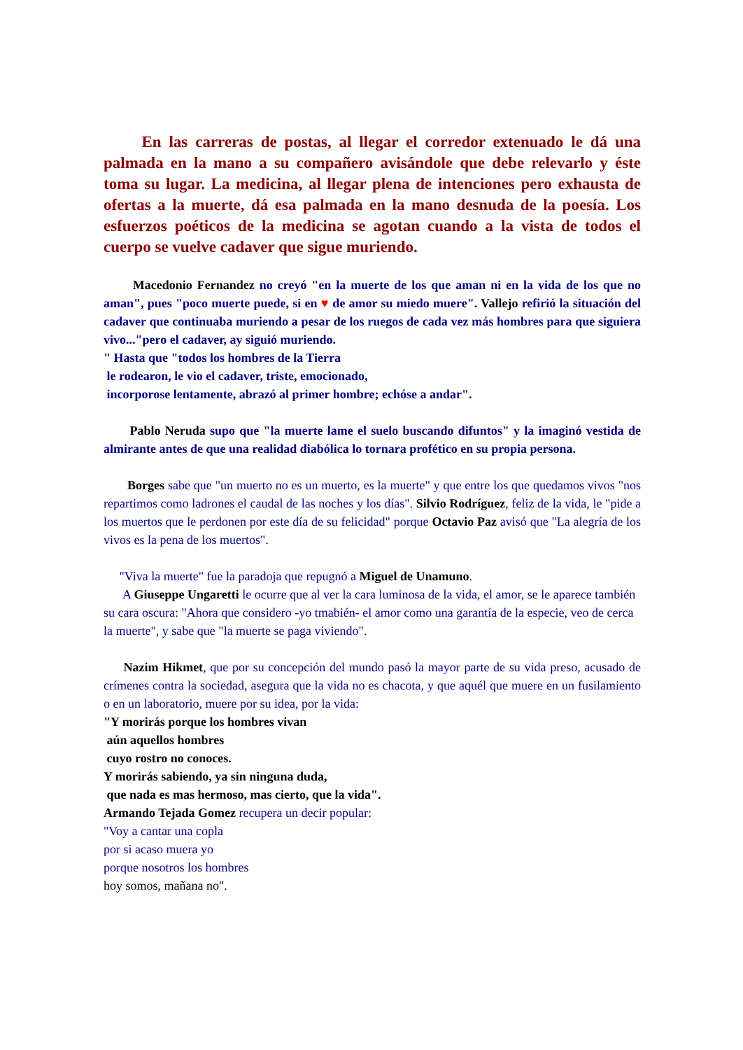En las carreras de postas, al llegar el corredor extenuado le dá una palmada en la mano a su compañero avisándole que debe relevarlo y éste toma su lugar. La medicina, al llegar plena de intenciones pero exhausta de ofertas a la muerte, dá esa palmada en la mano desnuda de la poesía. Los esfuerzos poéticos de la medicina se agotan cuando a la vista de todos el cuerpo se vuelve cadaver que sigue muriendo.
Macedonio Fernandez no creyó "en la muerte de los que aman ni en la vida de los que no aman", pues "poco muerte puede, si en ♥ de amor su miedo muere". Vallejo refirió la situación del cadaver que continuaba muriendo a pesar de los ruegos de cada vez más hombres para que siguiera vivo..."pero el cadaver, ay siguió muriendo.
" Hasta que "todos los hombres de la Tierra
le rodearon, le vio el cadaver, triste, emocionado,
incorporose lentamente, abrazó al primer hombre; echóse a andar".
Pablo Neruda supo que "la muerte lame el suelo buscando difuntos" y la imaginó vestida de almirante antes de que una realidad diabólica lo tornara profético en su propia persona.
Borges sabe que "un muerto no es un muerto, es la muerte" y que entre los que quedamos vivos "nos repartimos como ladrones el caudal de las noches y los días". Silvio Rodríguez, feliz de la vida, le "pide a los muertos que le perdonen por este día de su felicidad" porque Octavio Paz avisó que "La alegría de los vivos es la pena de los muertos".
"Viva la muerte" fue la paradoja que repugnó a Miguel de Unamuno.
A Giuseppe Ungaretti le ocurre que al ver la cara luminosa de la vida, el amor, se le aparece también su cara oscura: "Ahora que considero -yo tmabién- el amor como una garantía de la especie, veo de cerca la muerte", y sabe que "la muerte se paga viviendo".
Nazim Hikmet, que por su concepción del mundo pasó la mayor parte de su vida preso, acusado de crímenes contra la sociedad, asegura que la vida no es chacota, y que aquél que muere en un fusilamiento o en un laboratorio, muere por su idea, por la vida:
"Y morirás porque los hombres vivan
aún aquellos hombres
cuyo rostro no conoces.
Y morirás sabiendo, ya sin ninguna duda,
que nada es mas hermoso, mas cierto, que la vida".
Armando Tejada Gomez recupera un decir popular:
"Voy a cantar una copla
por si acaso muera yo
porque nosotros los hombres
hoy somos, mañana no".